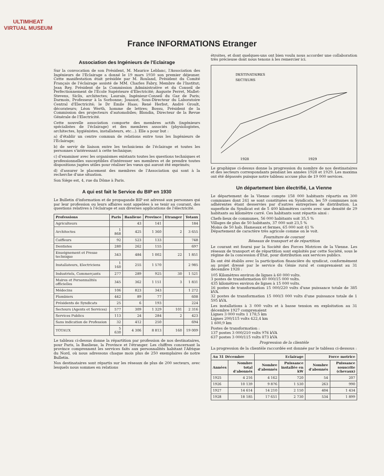ULTIMHEAT
VIRTUAL MUSEUM
France INFORMATIONS Etranger
Association des Ingénieurs de l'Eclairage
Sur la convocation de son Président, M. Maurice Leblanc, l'Association des Ingénieurs de l'Eclairage a donné le 19 mars 1930 son premier déjeuner. Cette manifestation était présidée par M. Rouland, Président du Comité Français de l'éclairage assisté de MM. Charles Fabry, Membre de l'Institut; Jean Rey, Président de la Commission Administrative et du Conseil de Perfectionnement de l'Ecole Supérieure d'Electricité; Auguste Perret, Mallet-Stevens, Siclis, architectes; Laurain, Ingénieur-Conseil du Gaz de Paris; Darmois, Professeur à la Sorbonne; Jouaust, Sous-Directeur du Laboratoire Central d'Electricité; le Dr Emile Haas; René Herbst, André Groult, décorateurs; Léon Werth, homme de lettres; Bossu, Président de la Commission des projecteurs d'automobiles; Blondin, Directeur de la Revue Générale de l'Electricité.
Cette nouvelle association comporte des membres actifs (ingénieurs spécialistes de l'éclairage) et des membres associés (physiologistes, architectes, hygiénistes, installateurs, etc...). Elle a pour but :
a) d'établir un centre commun de relations entre tous les Ingénieurs de l'Eclairage;
b) de servir de liaison entre les techniciens de l'éclairage et toutes les personnes s'intéressant à cette technique;
c) d'examiner avec les organismes existants toutes les questions techniques et professionnelles susceptibles d'intéresser ses membres et de prendre toutes dispositions jugées utiles pour réaliser les vœux qui auront été exprimés;
d) d'assurer le placement des membres de l'Association qui sont à la recherche d'une situation.
Son Siège est, 4, rue du Dôme à Paris.
A qui est fait le Service du BIP en 1930
Le Bulletin d'information et de propagande BIP est adressé aux personnes qui par leur profession ou leurs affaires sont appelées à se tenir au courant, des questions relatives à l'éclairage et aux diverses applications de l'électricité.
| Professions | Paris | Banlieue | Province | Etranger | Totaux |
| --- | --- | --- | --- | --- | --- |
| Agriculteurs | | 43 | 141 | | 184 |
| Architectes | 1 868 | 425 | 1 360 | 2 | 3 655 |
| Coiffeurs | 92 | 523 | 133 | | 748 |
| Dentistes | 280 | 262 | 155 | | 697 |
| Enseignement et Presse technique | 343 | 484 | 1 002 | 22 | 1 851 |
| Installateurs, Electriciens | 1 160 | 255 | 1 570 | | 2 985 |
| Industriels, Commerçants | 277 | 289 | 925 | 30 | 1 521 |
| Maires et Personnalités officielles | 345 | 362 | 1 151 | 3 | 1 831 |
| Médecins | 106 | 823 | 343 | | 1 272 |
| Plombiers | 442 | 89 | 77 | | 608 |
| Présidents de Syndicats | 25 | 6 | 193 | | 224 |
| Secteurs (Agents et Services) | 577 | 309 | 1 329 | 101 | 2 316 |
| Services Publics | 113 | 24 | 284 | 2 | 423 |
| Sans indication de Profession | 32 | 412 | 250 | | 694 |
| TOTAUX | 5 630 | 4 306 | 8 813 | 160 | 19 009 |
Le tableau ci-dessus donne la répartition par profession de nos destinataires, pour Paris, la Banlieue, la Province et l'étranger. Les chiffres concernant la province comprennent les services faits aux personnalités habitant l'Afrique du Nord, où nous adressons chaque mois plus de 250 exemplaires de notre Bulletin.
Nos destinataires sont répartis sur les réseaux de plus de 200 secteurs, avec lesquels nous sommes en relations
étroites, et dont quelques-uns ont bien voulu nous accorder une collaboration très précieuse dont nous tenons à les remercier ici.
DESTINATAIRES
SECTEURS
1928
1929
Le graphique ci-dessus donne la progression du nombre de nos destinataires et des secteurs correspondants pendant les années 1928 et 1929. Les maxima ont été dépassés puisque notre tableau accuse plus de 19 000 services.
Un département bien électrifié, La Vienne
Le département de la Vienne compte 158 000 habitants répartis en 300 communes dont 241 se sont constituées en Syndicats, les 59 communes non adhérentes étant desservies par d'autres entreprises de distribution. La superficie du Syndicat est de 5 400 kilomètres carrés avec une densité de 29 habitants au kilomètre carré. Ces habitants sont répartis ainsi :
Chefs-lieux de communes, 56 000 habitants soit 35,5 %
Villages de plus de 50 habitants, 37 000 soit 23,5 %
Moins de 50 hab. Hameaux et fermes, 65 000 soit 41 %
Département de caractère très agricole comme on le voit.
Fourniture de courant
Réseaux de transport et de répartition
Le courant est fourni par la Société des Forces Motrices de la Vienne. Les réseaux de transport et de répartition sont exploités par cette Société, sous le régime de la concession d'Etat, pour distribution aux services publics.
Ils ont été établis avec la participation financière du syndicat, conformément au projet dressé par le service du Génie rural et comprenaient au 31 décembre 1928 :
105 Kilomètres environ de lignes à 60 000 volts.
3 postes de transformation 60 000/15 000 volts.
435 kilomètres environ de lignes à 15 000 volts.
16 postes de transformation 15 000/220 volts d'une puissance totale de 385 kVA.
32 postes de transformation 15 000/3 000 volts d'une puissance totale de 1 595 kVA.
Les installations à 3 000 volts et à basse tension en exploitation au 31 décembre 1927 comprenaient
Lignes 3 000 volts 1 178,5 km
Lignes 200/115 volts 422,4 km
1 600,9 km
Postes de transformation :
137 postes 3 000/210 volts 976 kVA
637 postes 3 000/115 volts 873 kVA
Progression de la clientèle
La progression de la clientèle raccordée est donnée par le tableau ci-dessous :
| Au 31 Décembre | | Eclairage | | Force motrice | |
| --- | --- | --- | --- | --- | --- |
| Années | Nombre total d'abonnés | Nombre d'abonnés | Puissance installée en kW | Nombre d'abonnés | Puissance souscrite (chevaux) |
| 1925 | 4 216 | 4 162 | 720 | 54 | 207 |
| 1926 | 10 139 | 9 876 | 1 530 | 263 | 990 |
| 1927 | 14 614 | 14 210 | 2 150 | 404 | 1 434 |
| 1928 | 18 185 | 17 651 | 2 730 | 534 | 1 899 |